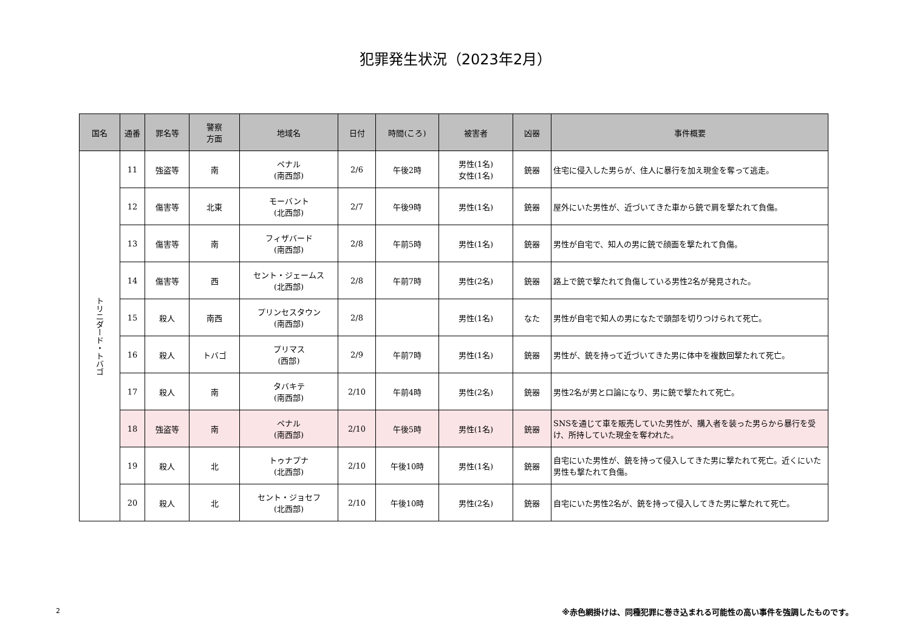犯罪発生状況（2023年2月）
| 国名 | 通番 | 罪名等 | 警察 方面 | 地域名 | 日付 | 時間(ころ) | 被害者 | 凶器 | 事件概要 |
| --- | --- | --- | --- | --- | --- | --- | --- | --- | --- |
| トリニダード・トバゴ | 11 | 強盗等 | 南 | ペナル (南西部) | 2/6 | 午後2時 | 男性(1名) 女性(1名) | 銃器 | 住宅に侵入した男らが、住人に暴行を加え現金を奪って逃走。 |
| | 12 | 傷害等 | 北東 | モーバント (北西部) | 2/7 | 午後9時 | 男性(1名) | 銃器 | 屋外にいた男性が、近づいてきた車から銃で肩を撃たれて負傷。 |
| | 13 | 傷害等 | 南 | フィザバード (南西部) | 2/8 | 午前5時 | 男性(1名) | 銃器 | 男性が自宅で、知人の男に銃で顔面を撃たれて負傷。 |
| | 14 | 傷害等 | 西 | セント・ジェームス (北西部) | 2/8 | 午前7時 | 男性(2名) | 銃器 | 路上で銃で撃たれて負傷している男性2名が発見された。 |
| | 15 | 殺人 | 南西 | プリンセスタウン (南西部) | 2/8 | | 男性(1名) | なた | 男性が自宅で知人の男になたで頭部を切りつけられて死亡。 |
| | 16 | 殺人 | トバゴ | プリマス (西部) | 2/9 | 午前7時 | 男性(1名) | 銃器 | 男性が、銃を持って近づいてきた男に体中を複数回撃たれて死亡。 |
| | 17 | 殺人 | 南 | タバキテ (南西部) | 2/10 | 午前4時 | 男性(2名) | 銃器 | 男性2名が男と口論になり、男に銃で撃たれて死亡。 |
| | 18 | 強盗等 | 南 | ペナル (南西部) | 2/10 | 午後5時 | 男性(1名) | 銃器 | SNSを通じて車を販売していた男性が、購入者を装った男らから暴行を受け、所持していた現金を奪われた。 |
| | 19 | 殺人 | 北 | トゥナプナ (北西部) | 2/10 | 午後10時 | 男性(1名) | 銃器 | 自宅にいた男性が、銃を持って侵入してきた男に撃たれて死亡。近くにいた男性も撃たれて負傷。 |
| | 20 | 殺人 | 北 | セント・ジョセフ (北西部) | 2/10 | 午後10時 | 男性(2名) | 銃器 | 自宅にいた男性2名が、銃を持って侵入してきた男に撃たれて死亡。 |
2
※赤色網掛けは、同種犯罪に巻き込まれる可能性の高い事件を強調したものです。